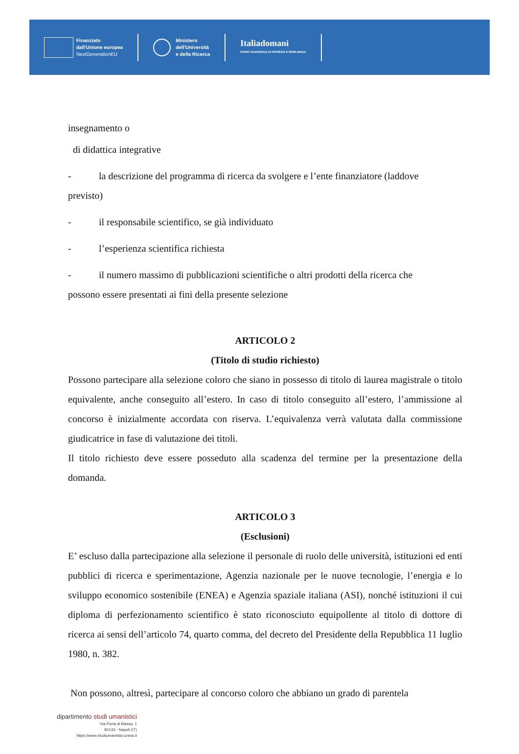Finanziato
dall'Unione europea
NextGenerationEU
Ministero
dell'Università
e della Ricerca
Italiadomani
PIANO NAZIONALE DI RIPRESA E RESILIENZA
insegnamento o
di didattica integrative
- la descrizione del programma di ricerca da svolgere e l’ente finanziatore (laddove
previsto)
- il responsabile scientifico, se già individuato
- l’esperienza scientifica richiesta
- il numero massimo di pubblicazioni scientifiche o altri prodotti della ricerca che
possono essere presentati ai fini della presente selezione
ARTICOLO 2
(Titolo di studio richiesto)
Possono partecipare alla selezione coloro che siano in possesso di titolo di laurea magistrale o titolo equivalente, anche conseguito all’estero. In caso di titolo conseguito all’estero, l’ammissione al concorso è inizialmente accordata con riserva. L’equivalenza verrà valutata dalla commissione giudicatrice in fase di valutazione dei titoli.
Il titolo richiesto deve essere posseduto alla scadenza del termine per la presentazione della domanda.
ARTICOLO 3
(Esclusioni)
E’ escluso dalla partecipazione alla selezione il personale di ruolo delle università, istituzioni ed enti pubblici di ricerca e sperimentazione, Agenzia nazionale per le nuove tecnologie, l’energia e lo sviluppo economico sostenibile (ENEA) e Agenzia spaziale italiana (ASI), nonché istituzioni il cui diploma di perfezionamento scientifico è stato riconosciuto equipollente al titolo di dottore di ricerca ai sensi dell’articolo 74, quarto comma, del decreto del Presidente della Repubblica 11 luglio 1980, n. 382.
Non possono, altresì, partecipare al concorso coloro che abbiano un grado di parentela
dipartimento studi umanistici
Via Porta di Massa, 1
80133 - Napoli (IT)
https://www.studiumanistici.unina.it